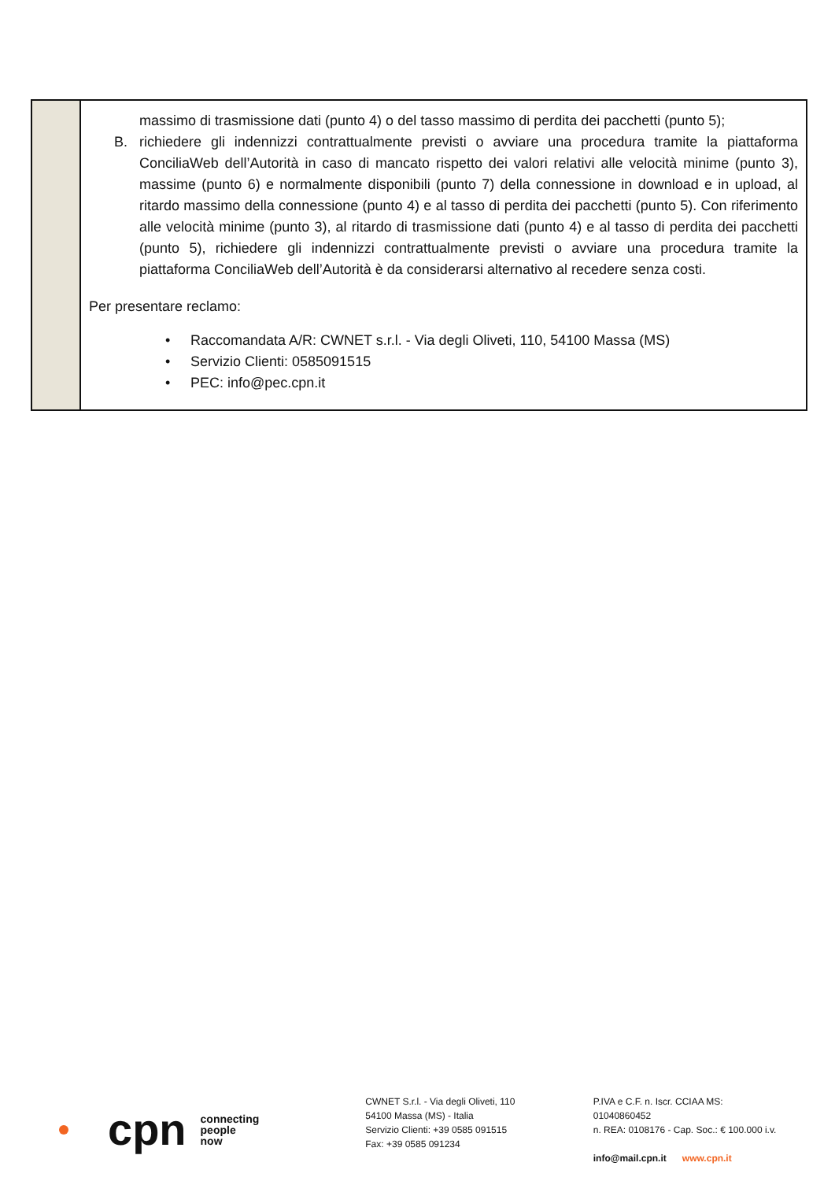| | massimo di trasmissione dati (punto 4) o del tasso massimo di perdita dei pacchetti (punto 5); B. richiedere gli indennizzi contrattualmente previsti o avviare una procedura tramite la piattaforma ConciliaWeb dell’Autorità in caso di mancato rispetto dei valori relativi alle velocità minime (punto 3), massime (punto 6) e normalmente disponibili (punto 7) della connessione in download e in upload, al ritardo massimo della connessione (punto 4) e al tasso di perdita dei pacchetti (punto 5). Con riferimento alle velocità minime (punto 3), al ritardo di trasmissione dati (punto 4) e al tasso di perdita dei pacchetti (punto 5), richiedere gli indennizzi contrattualmente previsti o avviare una procedura tramite la piattaforma ConciliaWeb dell’Autorità è da considerarsi alternativo al recedere senza costi. Per presentare reclamo: • Raccomandata A/R: CWNET s.r.l. - Via degli Oliveti, 110, 54100 Massa (MS) • Servizio Clienti: 0585091515 • PEC: info@pec.cpn.it |
cpn connecting
people
now
CWNET S.r.l. - Via degli Oliveti, 110
54100 Massa (MS) - Italia
Servizio Clienti: +39 0585 091515
Fax: +39 0585 091234
P.IVA e C.F. n. Iscr. CCIAA MS: 01040860452
n. REA: 0108176 - Cap. Soc.: € 100.000 i.v.
info@mail.cpn.it www.cpn.it